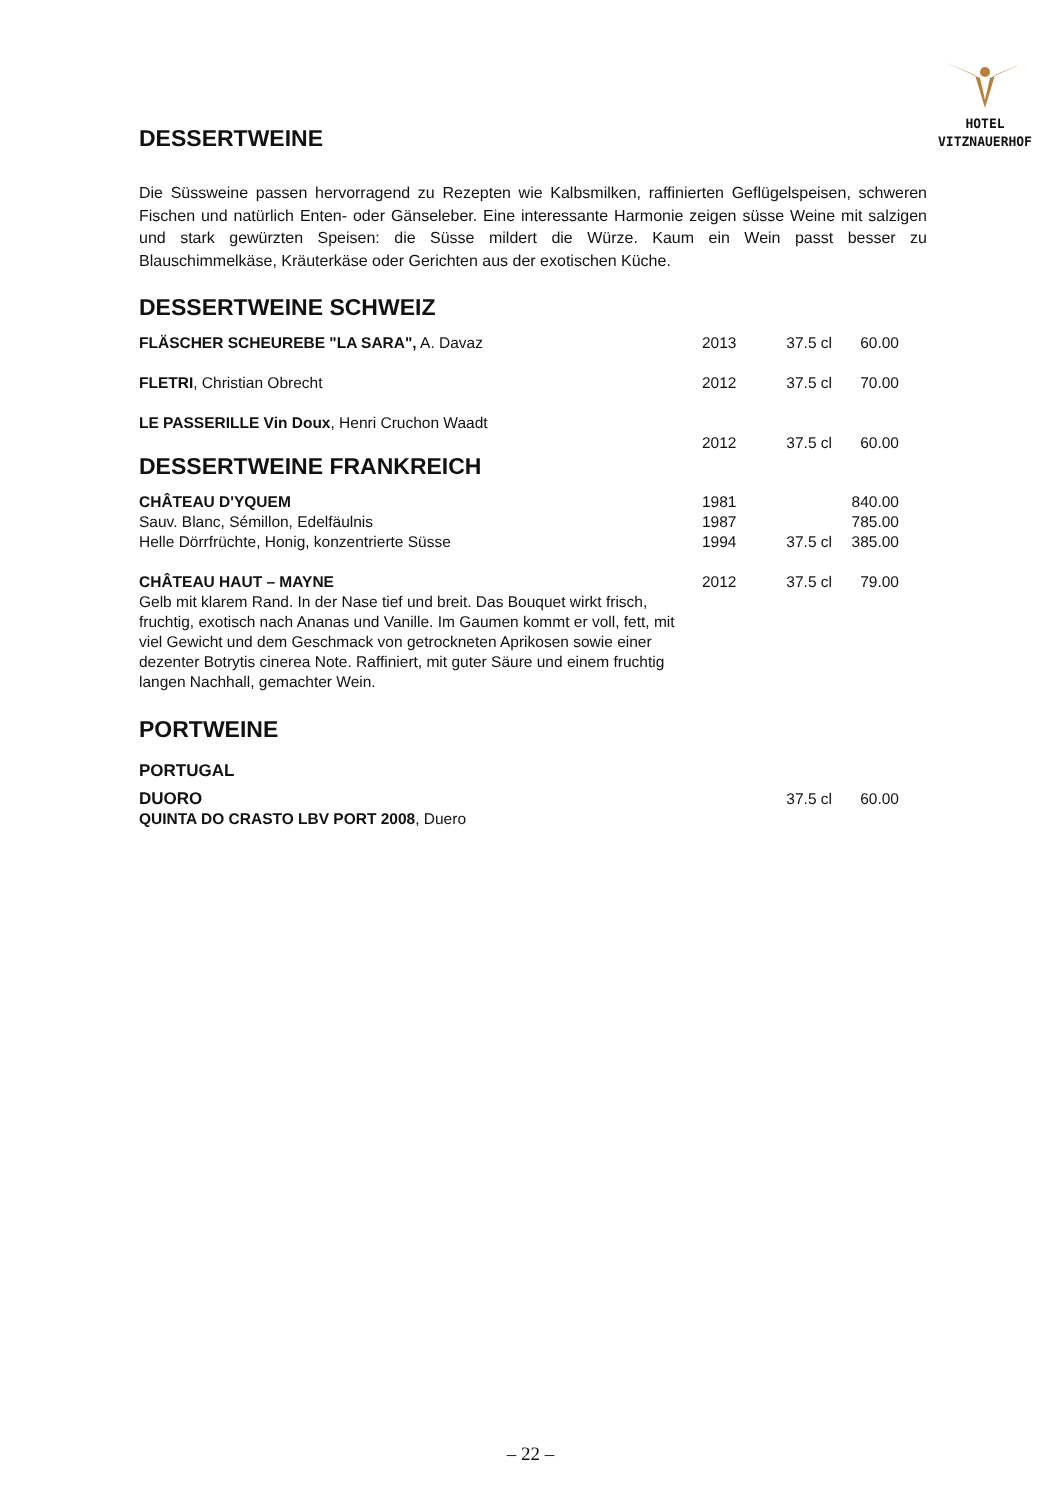HOTEL
VITZNAUERHOF
DESSERTWEINE
Die Süssweine passen hervorragend zu Rezepten wie Kalbsmilken, raffinierten Geflügelspeisen, schweren Fischen und natürlich Enten- oder Gänseleber. Eine interessante Harmonie zeigen süsse Weine mit salzigen und stark gewürzten Speisen: die Süsse mildert die Würze. Kaum ein Wein passt besser zu Blauschimmelkäse, Kräuterkäse oder Gerichten aus der exotischen Küche.
DESSERTWEINE SCHWEIZ
| FLÄSCHER SCHEUREBE "LA SARA", A. Davaz | 2013 | 37.5 cl | 60.00 |
| FLETRI , Christian Obrecht | 2012 | 37.5 cl | 70.00 |
| LE PASSERILLE Vin Doux , Henri Cruchon Waadt | | | |
| | 2012 | 37.5 cl | 60.00 |
DESSERTWEINE FRANKREICH
| CHÂTEAU D'YQUEM | 1981 | | 840.00 |
| Sauv. Blanc, Sémillon, Edelfäulnis | 1987 | | 785.00 |
| Helle Dörrfrüchte, Honig, konzentrierte Süsse | 1994 | 37.5 cl | 385.00 |
| CHÂTEAU HAUT – MAYNE Gelb mit klarem Rand. In der Nase tief und breit. Das Bouquet wirkt frisch, fruchtig, exotisch nach Ananas und Vanille. Im Gaumen kommt er voll, fett, mit viel Gewicht und dem Geschmack von getrockneten Aprikosen sowie einer dezenter Botrytis cinerea Note. Raffiniert, mit guter Säure und einem fruchtig langen Nachhall, gemachter Wein. | 2012 | 37.5 cl | 79.00 |
PORTWEINE
PORTUGAL
| DUORO QUINTA DO CRASTO LBV PORT 2008 , Duero | | 37.5 cl | 60.00 |
– 22 –